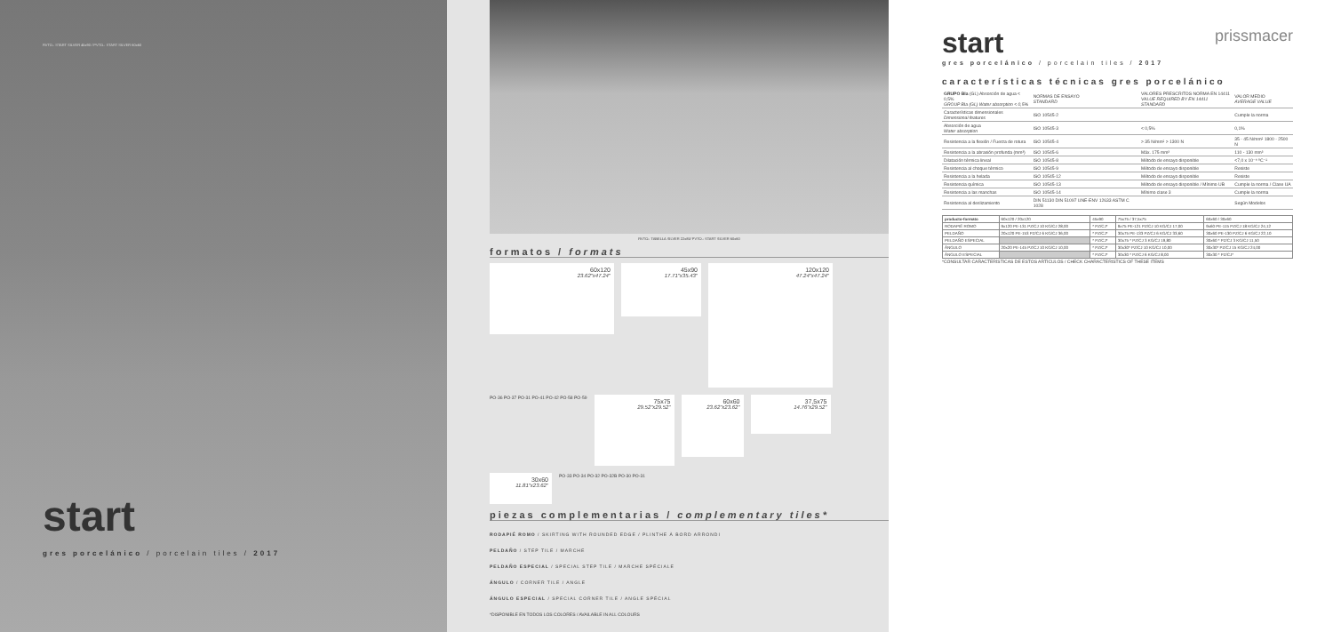RVTO.: START SILVER 45x90 / PVTO.: START SILVER 60x60
start
gres porcelánico / porcelain tiles / 2017
RVTO.: TABELLA SILVER 22x85/ PVTO.: START SILVER 60x60
formatos / formats
60x120
23.62"x47.24"
45x90
17.71"x35.43"
120x120
47.24"x47.24"
PO-36 PO-37 PO-31 PO-41 PO-42 PO-58 PO-59
75x75
29.52"x29.52"
60x60
23.62"x23.62"
37,5x75
14.76"x29.52"
30x60
11.81"x23.62"
PO-33 PO-34 PO-32 PO-32B PO-30 PO-31
piezas complementarias / complementary tiles*
RODAPIÉ ROMO / SKIRTING WITH ROUNDED EDGE / PLINTHE À BORD ARRONDI
PELDAÑO / STEP TILE / MARCHE
PELDAÑO ESPECIAL / SPECIAL STEP TILE / MARCHE SPÉCIALE
ÁNGULO / CORNER TILE / ANGLE
ÁNGULO ESPECIAL / SPECIAL CORNER TILE / ANGLE SPÉCIAL
*DISPONIBLE EN TODOS LOS COLORES / AVAILABLE IN ALL COLOURS
prissmacer
start
gres porcelánico / porcelain tiles / 2017
características técnicas gres porcelánico
| GRUPO BIa (GL) Absorción de agua < 0,5% GROUP BIa (GL) Water absorption < 0,5% | NORMAS DE ENSAYO STANDARD | VALORES PRESCRITOS NORMA EN 14411 VALUE REQUIRED BY EN 14411 STANDARD | VALOR MEDIO AVERAGE VALUE |
| --- | --- | --- | --- |
| Características dimensionales Dimensional features | ISO 10545-2 | | Cumple la norma |
| Absorción de agua Water absorption | ISO 10545-3 | < 0,5% | 0,1% |
| Resistencia a la flexión / Fuerza de rotura | ISO 10545-4 | > 35 N/mm² > 1300 N | 35 - 45 N/mm² 1800 - 2500 N |
| Resistencia a la abrasión profunda (mm³) | ISO 10545-6 | Máx. 175 mm³ | 110 - 130 mm³ |
| Dilatación térmica lineal | ISO 10545-8 | Método de ensayo disponible | <7,0 x 10⁻⁶ ºC⁻¹ |
| Resistencia al choque térmico | ISO 10545-9 | Método de ensayo disponible | Resiste |
| Resistencia a la helada | ISO 10545-12 | Método de ensayo disponible | Resiste |
| Resistencia química | ISO 10545-13 | Método de ensayo disponible / Mínimo UB | Cumple la norma / Clase UA |
| Resistencia a las manchas | ISO 10545-14 | Mínimo clase 3 | Cumple la norma |
| Resistencia al deslizamiento | DIN 51130 DIN 51097 UNE-ENV 12633 ASTM C 1028 | | Según Modelos |
| producto-formato | 60x120 / 20x120 | 45x90 | 75x75 / 37,5x75 | 60x60 / 30x60 |
| --- | --- | --- | --- | --- |
| RODAPIÉ ROMO | 9x120 PE-131 PZ/CJ 10 KG/CJ 28,00 | * PZ/CJ* | 9x75 PE-121 PZ/CJ 10 KG/CJ 17,00 | 9x60 PE-115 PZ/CJ 18 KG/CJ 24,12 |
| PELDAÑO | 20x120 PE-153 PZ/CJ 6 KG/CJ 36,00 | * PZ/CJ* | 30x75 PE-133 PZ/CJ 6 KG/CJ 33,60 | 30x60 PE-130 PZ/CJ 6 KG/CJ 22,10 |
| PELDAÑO ESPECIAL | | * PZ/CJ* | 30x75 * PZ/CJ 3 KG/CJ 19,80 | 30x60 * PZ/CJ 3 KG/CJ 11,50 |
| ÁNGULO | 20x20 PE-145 PZ/CJ 10 KG/CJ 10,00 | * PZ/CJ* | 30x30* PZ/CJ 10 KG/CJ 10,00 | 30x30* PZ/CJ 15 KG/CJ 24,00 |
| ÁNGULO ESPECIAL | | * PZ/CJ* | 30x30 * PZ/CJ 6 KG/CJ 8,00 | 30x30 * PZ/CJ* |
*CONSULTAR CARACTERÍSTICAS DE ESTOS ARTÍCULOS / CHECK CHARACTERISTICS OF THESE ITEMS